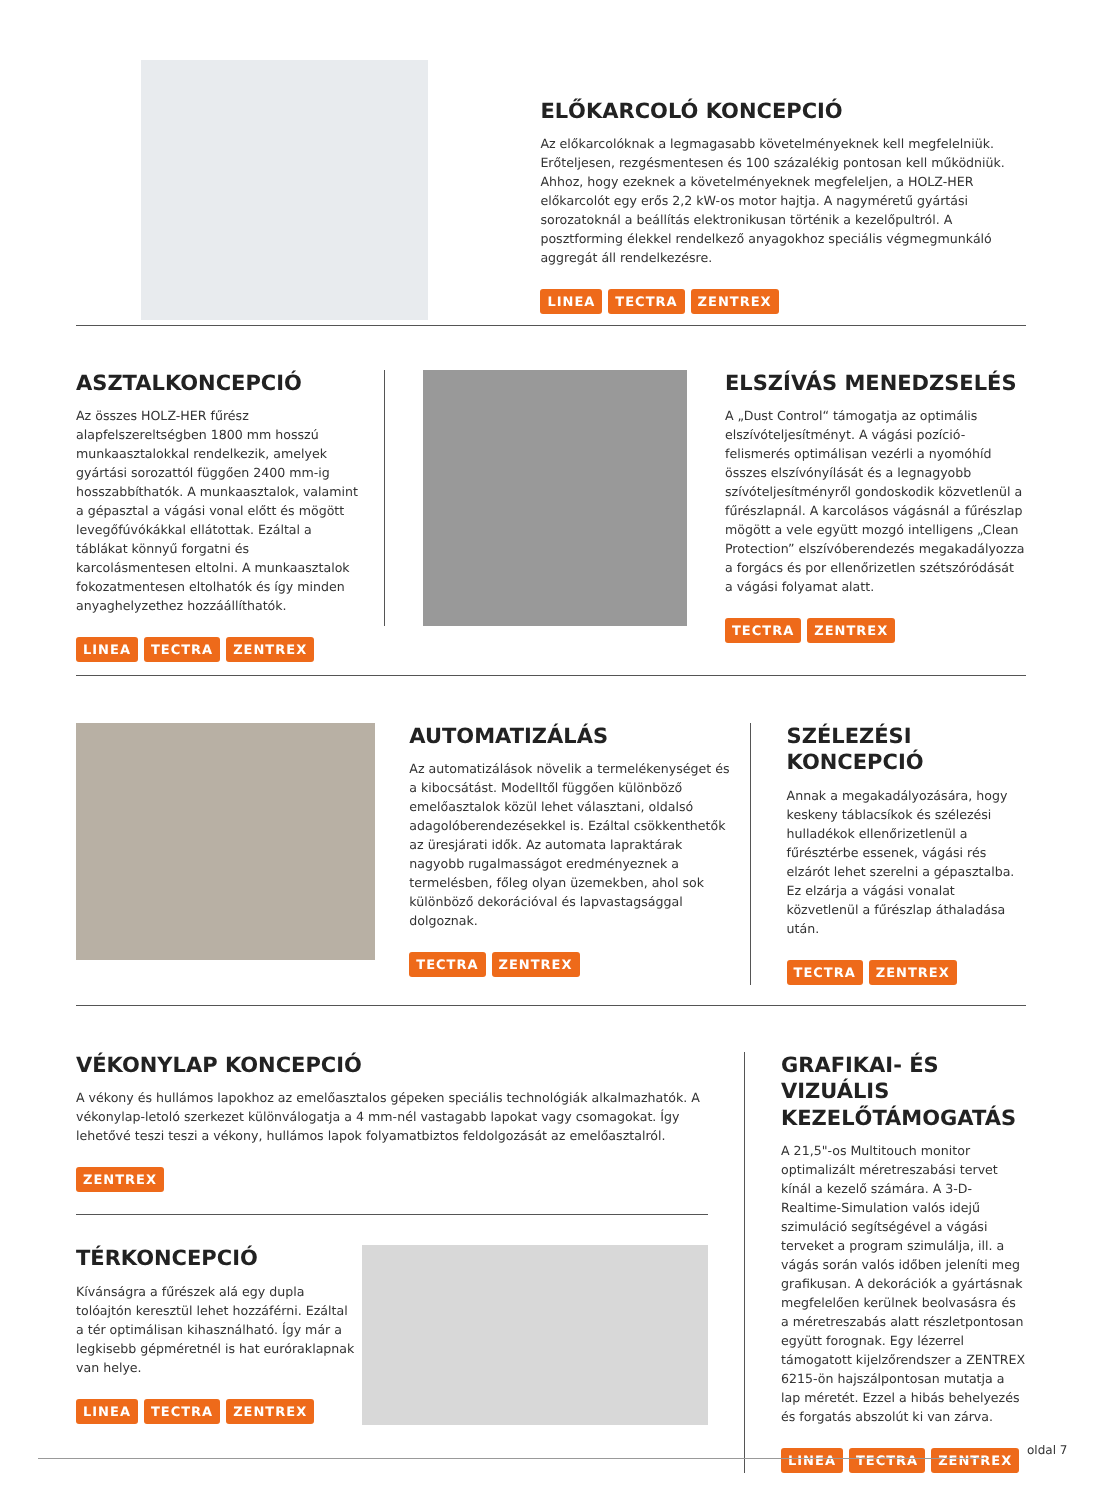ELŐKARCOLÓ KONCEPCIÓ
Az előkarcolóknak a legmagasabb követelményeknek kell megfelelniük. Erőteljesen, rezgésmentesen és 100 százalékig pontosan kell működniük. Ahhoz, hogy ezeknek a követelményeknek megfeleljen, a HOLZ-HER előkarcolót egy erős 2,2 kW-os motor hajtja. A nagyméretű gyártási sorozatoknál a beállítás elektronikusan történik a kezelőpultról. A posztforming élekkel rendelkező anyagokhoz speciális végmegmunkáló aggregát áll rendelkezésre.
LINEA TECTRA ZENTREX
ASZTALKONCEPCIÓ
Az összes HOLZ-HER fűrész alapfelszereltségben 1800 mm hosszú munkaasztalokkal rendelkezik, amelyek gyártási sorozattól függően 2400 mm-ig hosszabbíthatók. A munkaasztalok, valamint a gépasztal a vágási vonal előtt és mögött levegőfúvókákkal ellátottak. Ezáltal a táblákat könnyű forgatni és karcolásmentesen eltolni. A munkaasztalok fokozatmentesen eltolhatók és így minden anyaghelyzethez hozzáállíthatók.
LINEA TECTRA ZENTREX
ELSZÍVÁS MENEDZSELÉS
A „Dust Control“ támogatja az optimális elszívóteljesítményt. A vágási pozíció-felismerés optimálisan vezérli a nyomóhíd összes elszívónyílását és a legnagyobb szívóteljesítményről gondoskodik közvetlenül a fűrészlapnál. A karcolásos vágásnál a fűrészlap mögött a vele együtt mozgó intelligens „Clean Protection” elszívóberendezés megakadályozza a forgács és por ellenőrizetlen szétszóródását a vágási folyamat alatt.
TECTRA ZENTREX
AUTOMATIZÁLÁS
Az automatizálások növelik a termelékenységet és a kibocsátást. Modelltől függően különböző emelőasztalok közül lehet választani, oldalsó adagolóberendezésekkel is. Ezáltal csökkenthetők az üresjárati idők. Az automata lapraktárak nagyobb rugalmasságot eredményeznek a termelésben, főleg olyan üzemekben, ahol sok különböző dekorációval és lapvastagsággal dolgoznak.
TECTRA ZENTREX
SZÉLEZÉSI KONCEPCIÓ
Annak a megakadályozására, hogy keskeny táblacsíkok és szélezési hulladékok ellenőrizetlenül a fűrésztérbe essenek, vágási rés elzárót lehet szerelni a gépasztalba. Ez elzárja a vágási vonalat közvetlenül a fűrészlap áthaladása után.
TECTRA ZENTREX
VÉKONYLAP KONCEPCIÓ
A vékony és hullámos lapokhoz az emelőasztalos gépeken speciális technológiák alkalmazhatók. A vékonylap-letoló szerkezet különválogatja a 4 mm-nél vastagabb lapokat vagy csomagokat. Így lehetővé teszi teszi a vékony, hullámos lapok folyamatbiztos feldolgozását az emelőasztalról.
ZENTREX
TÉRKONCEPCIÓ
Kívánságra a fűrészek alá egy dupla tolóajtón keresztül lehet hozzáférni. Ezáltal a tér optimálisan kihasználható. Így már a legkisebb gépméretnél is hat euróraklapnak van helye.
LINEA TECTRA ZENTREX
GRAFIKAI- ÉS VIZUÁLIS KEZELŐTÁMOGATÁS
A 21,5"-os Multitouch monitor optimalizált méretreszabási tervet kínál a kezelő számára. A 3-D-Realtime-Simulation valós idejű szimuláció segítségével a vágási terveket a program szimulálja, ill. a vágás során valós időben jeleníti meg grafikusan. A dekorációk a gyártásnak megfelelően kerülnek beolvasásra és a méretreszabás alatt részletpontosan együtt forognak. Egy lézerrel támogatott kijelzőrendszer a ZENTREX 6215-ön hajszálpontosan mutatja a lap méretét. Ezzel a hibás behelyezés és forgatás abszolút ki van zárva.
LINEA TECTRA ZENTREX
oldal 7